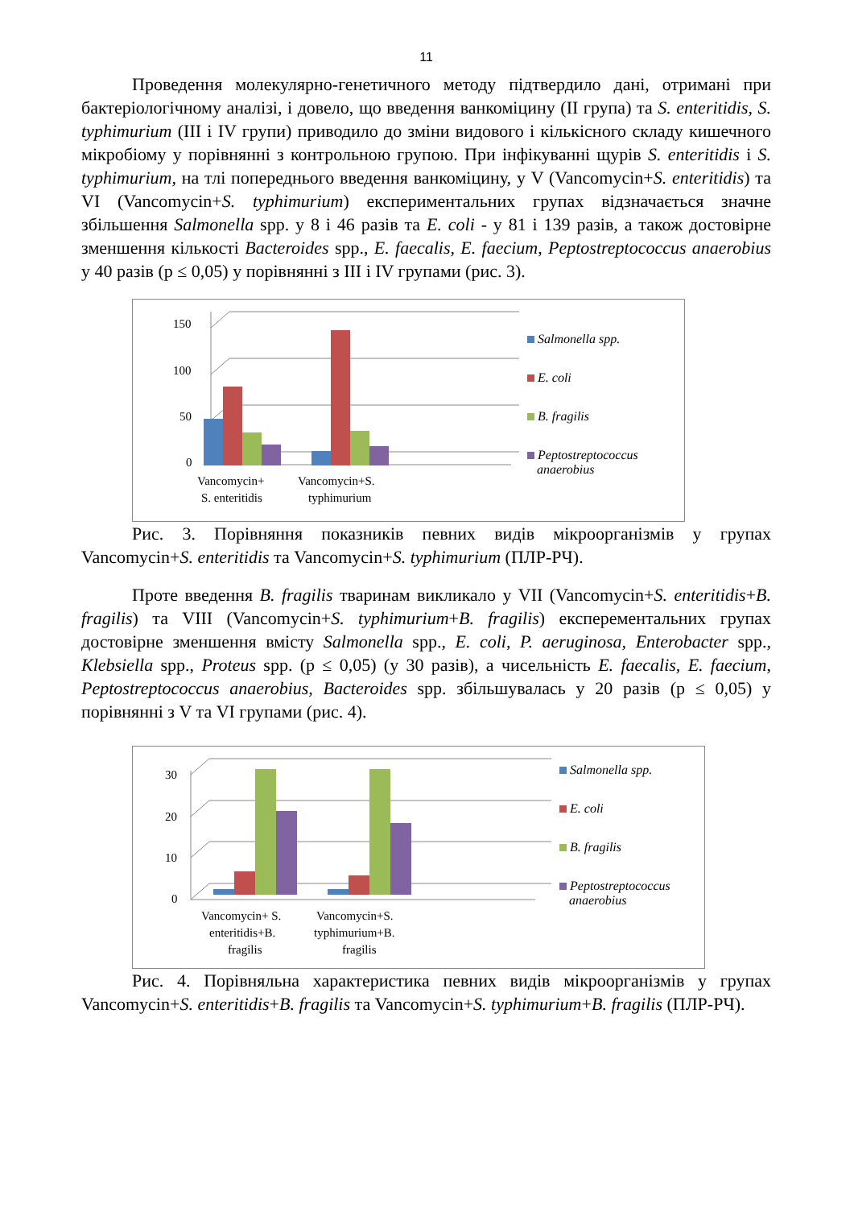11
Проведення молекулярно-генетичного методу підтвердило дані, отримані при бактеріологічному аналізі, і довело, що введення ванкоміцину (ІІ група) та S. enteritidis, S. typhimurium (ІІІ і IV групи) приводило до зміни видового і кількісного складу кишечного мікробіому у порівнянні з контрольною групою. При інфікуванні щурів S. enteritidis і S. typhimurium, на тлі попереднього введення ванкоміцину, у V (Vancomycin+S. enteritidis) та VI (Vancomycin+S. typhimurium) експериментальних групах відзначається значне збільшення Salmonella spp. у 8 і 46 разів та E. coli - у 81 і 139 разів, а також достовірне зменшення кількості Bacteroides spp., E. faecalis, E. faecium, Peptostreptococcus anaerobius у 40 разів (р ≤ 0,05) у порівнянні з ІІІ і IV групами (рис. 3).
150
100
50
0
Vancomycin+
S. enteritidis
Vancomycin+S.
typhimurium
Salmonella spp.
E. coli
B. fragilis
Peptostreptococcus
anaerobius
Рис. 3. Порівняння показників певних видів мікроорганізмів у групах Vancomycin+S. enteritidis та Vancomycin+S. typhimurium (ПЛР-РЧ).
Проте введення B. fragilis тваринам викликало у VII (Vancomycin+S. enteritidis+B. fragilis) та VIII (Vancomycin+S. typhimurium+B. fragilis) експерементальних групах достовірне зменшення вмісту Salmonella spp., E. coli, P. aeruginosa, Enterobacter spp., Klebsiella spp., Proteus spp. (р ≤ 0,05) (у 30 разів), а чисельність E. faecalis, E. faecium, Peptostreptococcus anaerobius, Bacteroides spp. збільшувалась у 20 разів (р ≤ 0,05) у порівнянні з V та VI групами (рис. 4).
30
20
10
0
Vancomycin+ S.
enteritidis+B.
fragilis
Vancomycin+S.
typhimurium+B.
fragilis
Salmonella spp.
E. coli
B. fragilis
Peptostreptococcus
anaerobius
Рис. 4. Порівняльна характеристика певних видів мікроорганізмів у групах Vancomycin+S. enteritidis+B. fragilis та Vancomycin+S. typhimurium+B. fragilis (ПЛР-РЧ).